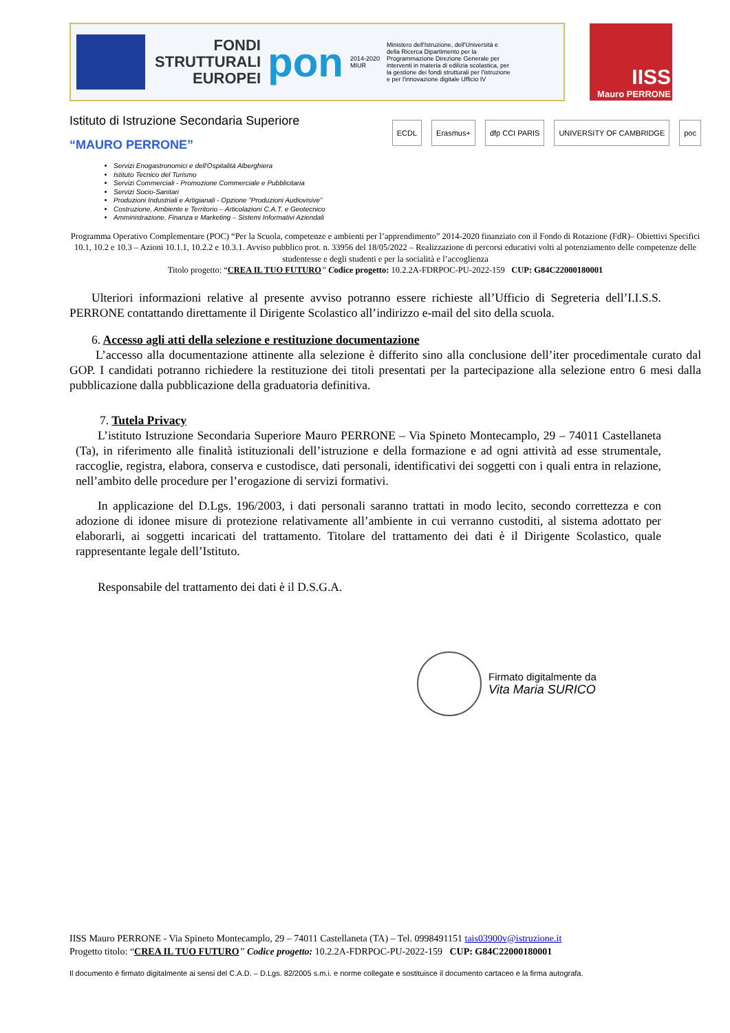FONDI STRUTTURALI EUROPEI
pon
2014-2020
MIUR
Ministero dell'Istruzione, dell'Università e della Ricerca Dipartimento per la Programmazione Direzione Generale per interventi in materia di edilizia scolastica, per la gestione dei fondi strutturali per l'istruzione e per l'innovazione digitale Ufficio IV
IISS
Mauro PERRONE
Istituto di Istruzione Secondaria Superiore
“MAURO PERRONE”
ECDL Erasmus+ dfp CCI PARIS UNIVERSITY OF CAMBRIDGE poc
Servizi Enogastronomici e dell'Ospitalità Alberghiera
Istituto Tecnico del Turismo
Servizi Commerciali - Promozione Commerciale e Pubblicitaria
Servizi Socio-Sanitari
Produzioni Industriali e Artigianali - Opzione “Produzioni Audiovisive”
Costruzione, Ambiente e Territorio – Articolazioni C.A.T. e Geotecnico
Amministrazione, Finanza e Marketing – Sistemi Informativi Aziendali
Programma Operativo Complementare (POC) “Per la Scuola, competenze e ambienti per l’apprendimento” 2014-2020 finanziato con il Fondo di Rotazione (FdR)– Obiettivi Specifici 10.1, 10.2 e 10.3 – Azioni 10.1.1, 10.2.2 e 10.3.1. Avviso pubblico prot. n. 33956 del 18/05/2022 – Realizzazione di percorsi educativi volti al potenziamento delle competenze delle studentesse e degli studenti e per la socialità e l’accoglienza
Titolo progetto: “CREA IL TUO FUTURO” Codice progetto: 10.2.2A-FDRPOC-PU-2022-159 CUP: G84C22000180001
Ulteriori informazioni relative al presente avviso potranno essere richieste all’Ufficio di Segreteria dell’I.I.S.S. PERRONE contattando direttamente il Dirigente Scolastico all’indirizzo e-mail del sito della scuola.
6. Accesso agli atti della selezione e restituzione documentazione
L’accesso alla documentazione attinente alla selezione è differito sino alla conclusione dell’iter procedimentale curato dal GOP. I candidati potranno richiedere la restituzione dei titoli presentati per la partecipazione alla selezione entro 6 mesi dalla pubblicazione dalla pubblicazione della graduatoria definitiva.
7. Tutela Privacy
L’istituto Istruzione Secondaria Superiore Mauro PERRONE – Via Spineto Montecamplo, 29 – 74011 Castellaneta (Ta), in riferimento alle finalità istituzionali dell’istruzione e della formazione e ad ogni attività ad esse strumentale, raccoglie, registra, elabora, conserva e custodisce, dati personali, identificativi dei soggetti con i quali entra in relazione, nell’ambito delle procedure per l’erogazione di servizi formativi.
In applicazione del D.Lgs. 196/2003, i dati personali saranno trattati in modo lecito, secondo correttezza e con adozione di idonee misure di protezione relativamente all’ambiente in cui verranno custoditi, al sistema adottato per elaborarli, ai soggetti incaricati del trattamento. Titolare del trattamento dei dati è il Dirigente Scolastico, quale rappresentante legale dell’Istituto.
Responsabile del trattamento dei dati è il D.S.G.A.
Firmato digitalmente da
Vita Maria SURICO
IISS Mauro PERRONE - Via Spineto Montecamplo, 29 – 74011 Castellaneta (TA) – Tel. 0998491151 tais03900v@istruzione.it
Progetto titolo: “CREA IL TUO FUTURO” Codice progetto: 10.2.2A-FDRPOC-PU-2022-159 CUP: G84C22000180001
Il documento è firmato digitalmente ai sensi del C.A.D. – D.Lgs. 82/2005 s.m.i. e norme collegate e sostituisce il documento cartaceo e la firma autografa.